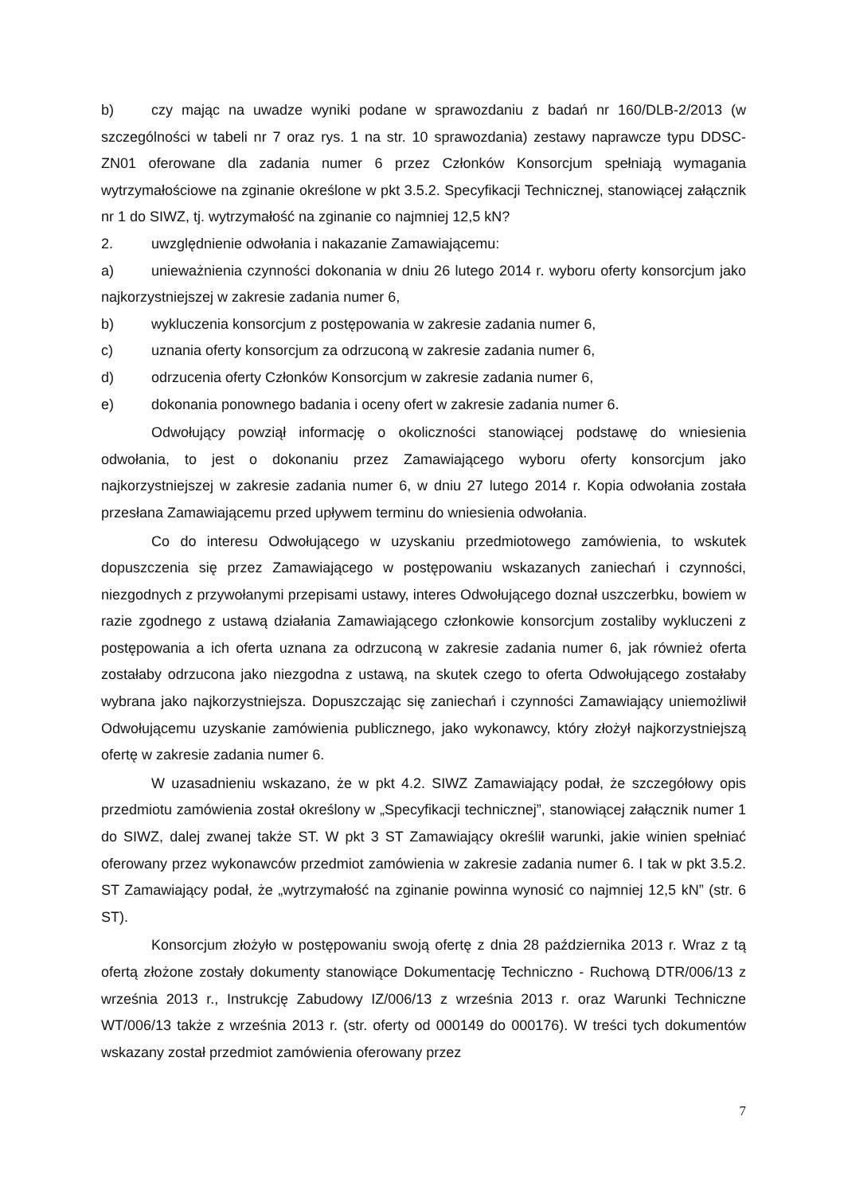b) czy mając na uwadze wyniki podane w sprawozdaniu z badań nr 160/DLB-2/2013 (w szczególności w tabeli nr 7 oraz rys. 1 na str. 10 sprawozdania) zestawy naprawcze typu DDSC-ZN01 oferowane dla zadania numer 6 przez Członków Konsorcjum spełniają wymagania wytrzymałościowe na zginanie określone w pkt 3.5.2. Specyfikacji Technicznej, stanowiącej załącznik nr 1 do SIWZ, tj. wytrzymałość na zginanie co najmniej 12,5 kN?
2. uwzględnienie odwołania i nakazanie Zamawiającemu:
a) unieważnienia czynności dokonania w dniu 26 lutego 2014 r. wyboru oferty konsorcjum jako najkorzystniejszej w zakresie zadania numer 6,
b) wykluczenia konsorcjum z postępowania w zakresie zadania numer 6,
c) uznania oferty konsorcjum za odrzuconą w zakresie zadania numer 6,
d) odrzucenia oferty Członków Konsorcjum w zakresie zadania numer 6,
e) dokonania ponownego badania i oceny ofert w zakresie zadania numer 6.
Odwołujący powziął informację o okoliczności stanowiącej podstawę do wniesienia odwołania, to jest o dokonaniu przez Zamawiającego wyboru oferty konsorcjum jako najkorzystniejszej w zakresie zadania numer 6, w dniu 27 lutego 2014 r. Kopia odwołania została przesłana Zamawiającemu przed upływem terminu do wniesienia odwołania.
Co do interesu Odwołującego w uzyskaniu przedmiotowego zamówienia, to wskutek dopuszczenia się przez Zamawiającego w postępowaniu wskazanych zaniechań i czynności, niezgodnych z przywołanymi przepisami ustawy, interes Odwołującego doznał uszczerbku, bowiem w razie zgodnego z ustawą działania Zamawiającego członkowie konsorcjum zostaliby wykluczeni z postępowania a ich oferta uznana za odrzuconą w zakresie zadania numer 6, jak również oferta zostałaby odrzucona jako niezgodna z ustawą, na skutek czego to oferta Odwołującego zostałaby wybrana jako najkorzystniejsza. Dopuszczając się zaniechań i czynności Zamawiający uniemożliwił Odwołującemu uzyskanie zamówienia publicznego, jako wykonawcy, który złożył najkorzystniejszą ofertę w zakresie zadania numer 6.
W uzasadnieniu wskazano, że w pkt 4.2. SIWZ Zamawiający podał, że szczegółowy opis przedmiotu zamówienia został określony w „Specyfikacji technicznej”, stanowiącej załącznik numer 1 do SIWZ, dalej zwanej także ST. W pkt 3 ST Zamawiający określił warunki, jakie winien spełniać oferowany przez wykonawców przedmiot zamówienia w zakresie zadania numer 6. I tak w pkt 3.5.2. ST Zamawiający podał, że „wytrzymałość na zginanie powinna wynosić co najmniej 12,5 kN” (str. 6 ST).
Konsorcjum złożyło w postępowaniu swoją ofertę z dnia 28 października 2013 r. Wraz z tą ofertą złożone zostały dokumenty stanowiące Dokumentację Techniczno - Ruchową DTR/006/13 z września 2013 r., Instrukcję Zabudowy IZ/006/13 z września 2013 r. oraz Warunki Techniczne WT/006/13 także z września 2013 r. (str. oferty od 000149 do 000176). W treści tych dokumentów wskazany został przedmiot zamówienia oferowany przez
7